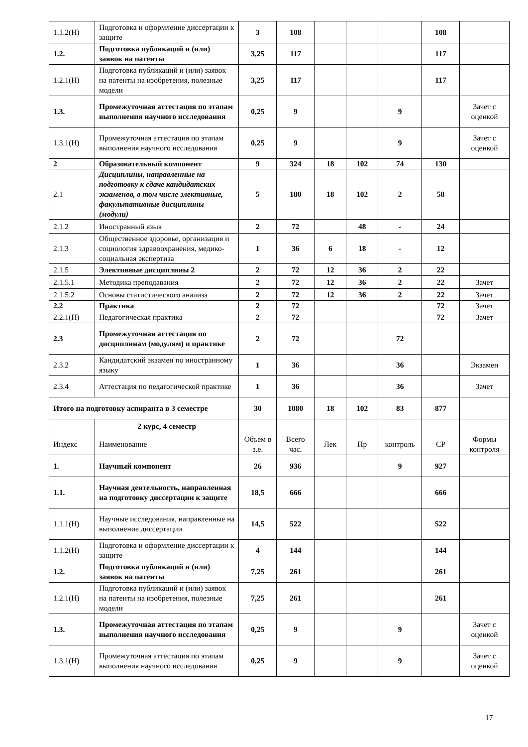| 1.1.2(Н) | Подготовка и оформление диссертации к защите | 3 | 108 | | | | 108 | |
| 1.2. | Подготовка публикаций и (или) заявок на патенты | 3,25 | 117 | | | | 117 | |
| 1.2.1(Н) | Подготовка публикаций и (или) заявок на патенты на изобретения, полезные модели | 3,25 | 117 | | | | 117 | |
| 1.3. | Промежуточная аттестация по этапам выполнения научного исследования | 0,25 | 9 | | | 9 | | Зачет с оценкой |
| 1.3.1(Н) | Промежуточная аттестация по этапам выполнения научного исследования | 0,25 | 9 | | | 9 | | Зачет с оценкой |
| 2 | Образовательный компонент | 9 | 324 | 18 | 102 | 74 | 130 | |
| 2.1 | Дисциплины, направленные на подготовку к сдаче кандидатских экзаменов, в том числе элективные, факультативные дисциплины (модули) | 5 | 180 | 18 | 102 | 2 | 58 | |
| 2.1.2 | Иностранный язык | 2 | 72 | | 48 | - | 24 | |
| 2.1.3 | Общественное здоровье, организация и социология здравоохранения, медико-социальная экспертиза | 1 | 36 | 6 | 18 | - | 12 | |
| 2.1.5 | Элективные дисциплины 2 | 2 | 72 | 12 | 36 | 2 | 22 | |
| 2.1.5.1 | Методика преподавания | 2 | 72 | 12 | 36 | 2 | 22 | Зачет |
| 2.1.5.2 | Основы статистического анализа | 2 | 72 | 12 | 36 | 2 | 22 | Зачет |
| 2.2 | Практика | 2 | 72 | | | | 72 | Зачет |
| 2.2.1(П) | Педагогическая практика | 2 | 72 | | | | 72 | Зачет |
| 2.3 | Промежуточная аттестация по дисциплинам (модулям) и практике | 2 | 72 | | | 72 | | |
| 2.3.2 | Кандидатский экзамен по иностранному языку | 1 | 36 | | | 36 | | Экзамен |
| 2.3.4 | Аттестация по педагогической практике | 1 | 36 | | | 36 | | Зачет |
| Итого на подготовку аспиранта в 3 семестре | | 30 | 1080 | 18 | 102 | 83 | 877 | |
| | 2 курс, 4 семестр | | | | | | | |
| Индекс | Наименование | Объем в з.е. | Всего час. | Лек | Пр | контроль | СР | Формы контроля |
| 1. | Научный компонент | 26 | 936 | | | 9 | 927 | |
| 1.1. | Научная деятельность, направленная на подготовку диссертации к защите | 18,5 | 666 | | | | 666 | |
| 1.1.1(Н) | Научные исследования, направленные на выполнение диссертации | 14,5 | 522 | | | | 522 | |
| 1.1.2(Н) | Подготовка и оформление диссертации к защите | 4 | 144 | | | | 144 | |
| 1.2. | Подготовка публикаций и (или) заявок на патенты | 7,25 | 261 | | | | 261 | |
| 1.2.1(Н) | Подготовка публикаций и (или) заявок на патенты на изобретения, полезные модели | 7,25 | 261 | | | | 261 | |
| 1.3. | Промежуточная аттестация по этапам выполнения научного исследования | 0,25 | 9 | | | 9 | | Зачет с оценкой |
| 1.3.1(Н) | Промежуточная аттестация по этапам выполнения научного исследования | 0,25 | 9 | | | 9 | | Зачет с оценкой |
17